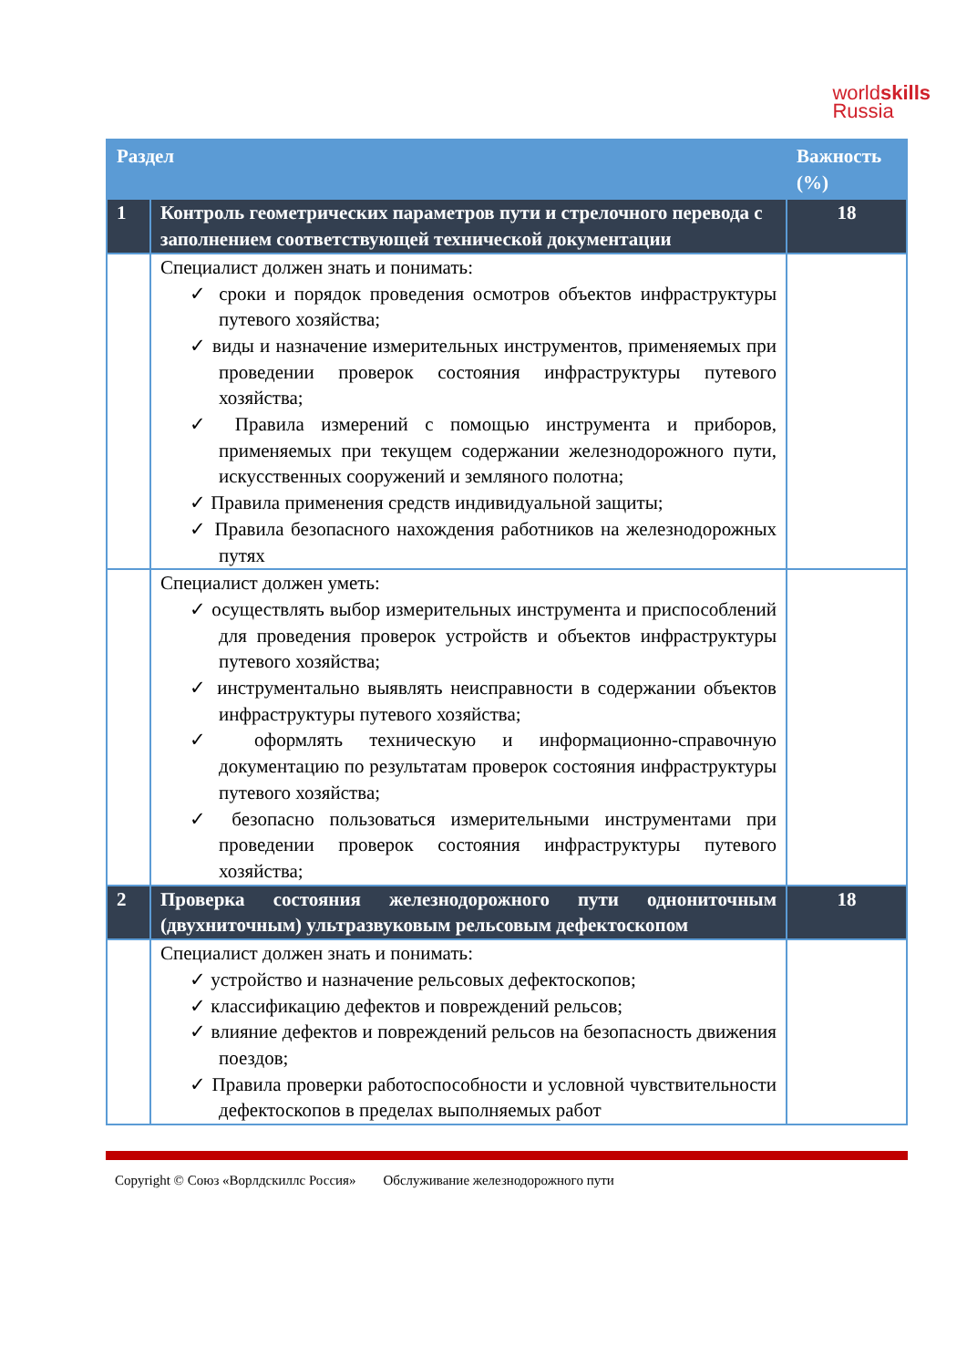worldskills
Russia
| Раздел | | Важность (%) |
| --- | --- | --- |
| 1 | Контроль геометрических параметров пути и стрелочного перевода с заполнением соответствующей технической документации | 18 |
| | Специалист должен знать и понимать: ✓ сроки и порядок проведения осмотров объектов инфраструктуры путевого хозяйства; ✓ виды и назначение измерительных инструментов, применяемых при проведении проверок состояния инфраструктуры путевого хозяйства; ✓ Правила измерений с помощью инструмента и приборов, применяемых при текущем содержании железнодорожного пути, искусственных сооружений и земляного полотна; ✓ Правила применения средств индивидуальной защиты; ✓ Правила безопасного нахождения работников на железнодорожных путях | |
| | Специалист должен уметь: ✓ осуществлять выбор измерительных инструмента и приспособлений для проведения проверок устройств и объектов инфраструктуры путевого хозяйства; ✓ инструментально выявлять неисправности в содержании объектов инфраструктуры путевого хозяйства; ✓ оформлять техническую и информационно-справочную документацию по результатам проверок состояния инфраструктуры путевого хозяйства; ✓ безопасно пользоваться измерительными инструментами при проведении проверок состояния инфраструктуры путевого хозяйства; | |
| 2 | Проверка состояния железнодорожного пути однониточным (двухниточным) ультразвуковым рельсовым дефектоскопом | 18 |
| | Специалист должен знать и понимать: ✓ устройство и назначение рельсовых дефектоскопов; ✓ классификацию дефектов и повреждений рельсов; ✓ влияние дефектов и повреждений рельсов на безопасность движения поездов; ✓ Правила проверки работоспособности и условной чувствительности дефектоскопов в пределах выполняемых работ | |
Copyright © Союз «Ворлдскиллс Россия» Обслуживание железнодорожного пути